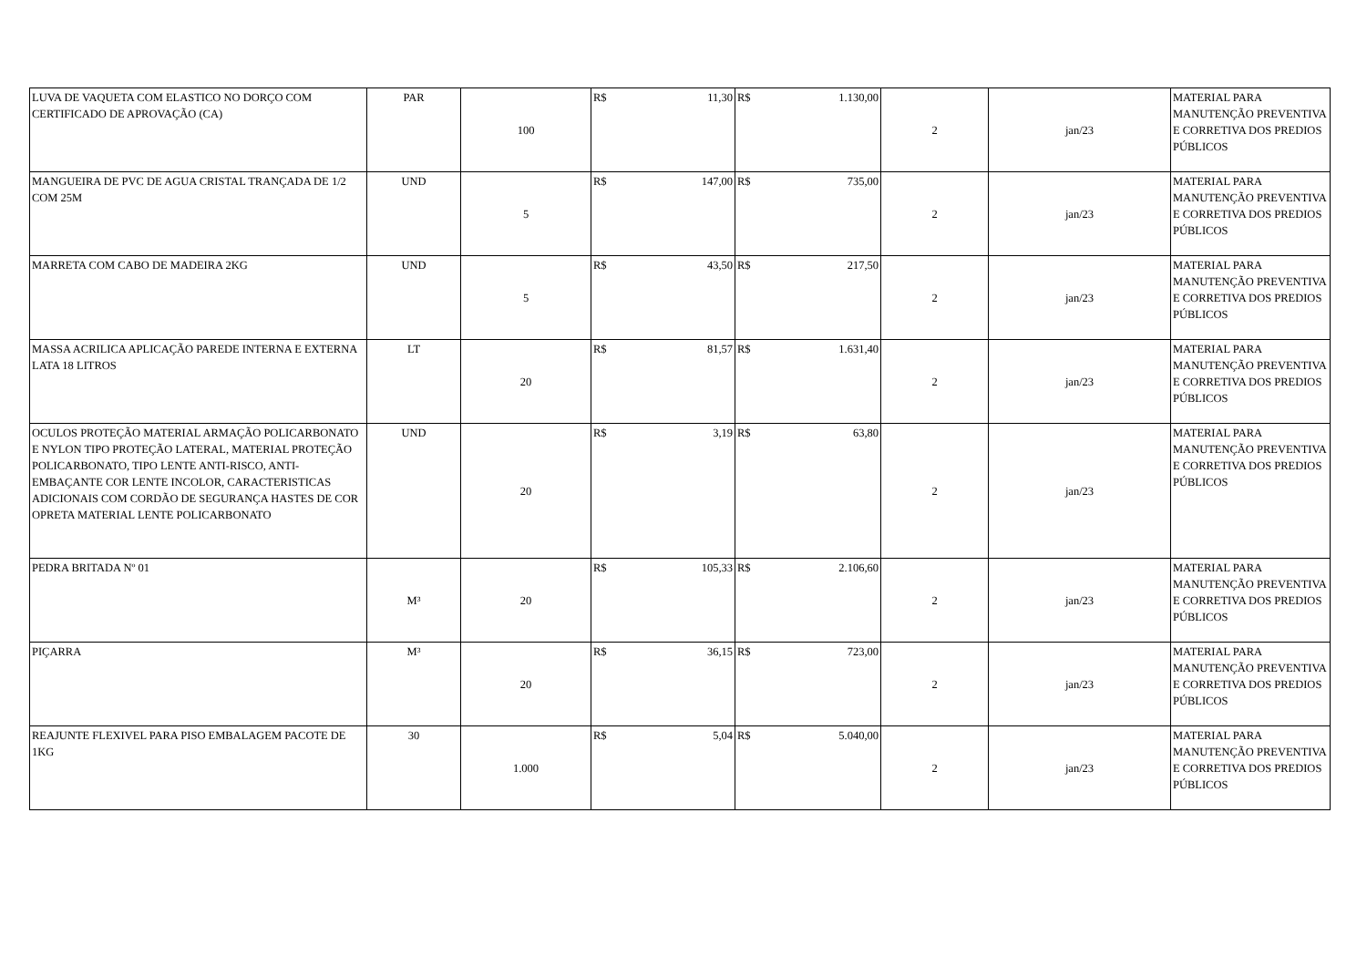| LUVA DE VAQUETA COM ELASTICO NO DORÇO COM CERTIFICADO DE APROVAÇÃO (CA) | PAR | 100 | R$ | 11,30 | R$ | 1.130,00 | 2 | jan/23 | MATERIAL PARA MANUTENÇÃO PREVENTIVA E CORRETIVA DOS PREDIOS PÚBLICOS |
| MANGUEIRA DE PVC DE AGUA CRISTAL TRANÇADA DE 1/2 COM 25M | UND | 5 | R$ | 147,00 | R$ | 735,00 | 2 | jan/23 | MATERIAL PARA MANUTENÇÃO PREVENTIVA E CORRETIVA DOS PREDIOS PÚBLICOS |
| MARRETA COM CABO DE MADEIRA 2KG | UND | 5 | R$ | 43,50 | R$ | 217,50 | 2 | jan/23 | MATERIAL PARA MANUTENÇÃO PREVENTIVA E CORRETIVA DOS PREDIOS PÚBLICOS |
| MASSA ACRILICA APLICAÇÃO PAREDE INTERNA E EXTERNA LATA 18 LITROS | LT | 20 | R$ | 81,57 | R$ | 1.631,40 | 2 | jan/23 | MATERIAL PARA MANUTENÇÃO PREVENTIVA E CORRETIVA DOS PREDIOS PÚBLICOS |
| OCULOS PROTEÇÃO MATERIAL ARMAÇÃO POLICARBONATO E NYLON TIPO PROTEÇÃO LATERAL, MATERIAL PROTEÇÃO POLICARBONATO, TIPO LENTE ANTI-RISCO, ANTI-EMBAÇANTE COR LENTE INCOLOR, CARACTERISTICAS ADICIONAIS COM CORDÃO DE SEGURANÇA HASTES DE COR OPRETA MATERIAL LENTE POLICARBONATO | UND | 20 | R$ | 3,19 | R$ | 63,80 | 2 | jan/23 | MATERIAL PARA MANUTENÇÃO PREVENTIVA E CORRETIVA DOS PREDIOS PÚBLICOS |
| PEDRA BRITADA Nº 01 | M³ | 20 | R$ | 105,33 | R$ | 2.106,60 | 2 | jan/23 | MATERIAL PARA MANUTENÇÃO PREVENTIVA E CORRETIVA DOS PREDIOS PÚBLICOS |
| PIÇARRA | M³ | 20 | R$ | 36,15 | R$ | 723,00 | 2 | jan/23 | MATERIAL PARA MANUTENÇÃO PREVENTIVA E CORRETIVA DOS PREDIOS PÚBLICOS |
| REAJUNTE FLEXIVEL PARA PISO EMBALAGEM PACOTE DE 1KG | 30 | 1.000 | R$ | 5,04 | R$ | 5.040,00 | 2 | jan/23 | MATERIAL PARA MANUTENÇÃO PREVENTIVA E CORRETIVA DOS PREDIOS PÚBLICOS |